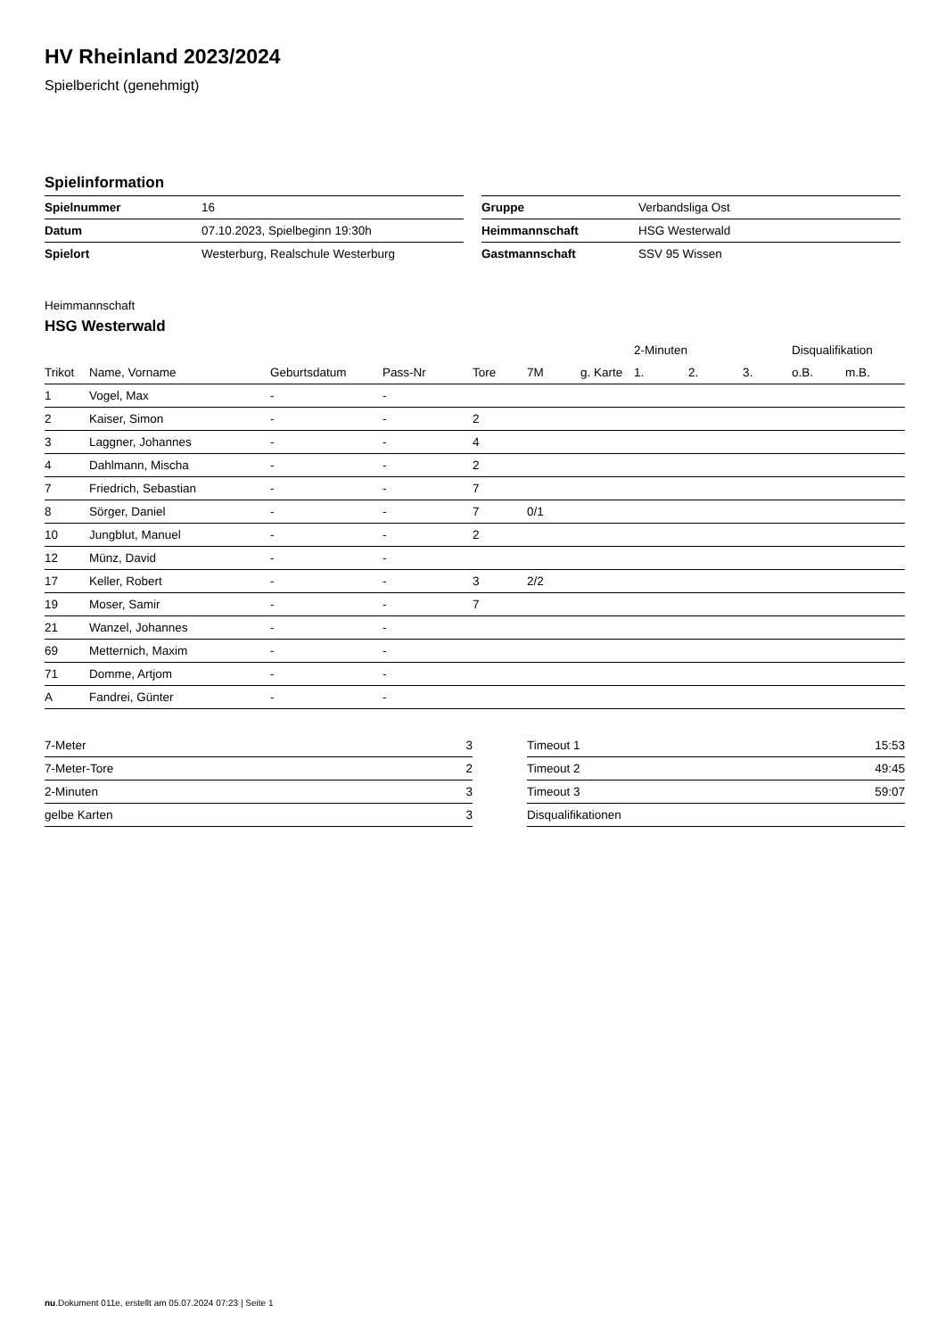HV Rheinland 2023/2024
Spielbericht (genehmigt)
Spielinformation
| Spielnummer | 16 |
| Datum | 07.10.2023, Spielbeginn 19:30h |
| Spielort | Westerburg, Realschule Westerburg |
| Gruppe | Verbandsliga Ost |
| Heimmannschaft | HSG Westerwald |
| Gastmannschaft | SSV 95 Wissen |
Heimmannschaft
HSG Westerwald
| | | | | | | | 2-Minuten | | | Disqualifikation | |
| --- | --- | --- | --- | --- | --- | --- | --- | --- | --- | --- | --- |
| Trikot | Name, Vorname | Geburtsdatum | Pass-Nr | Tore | 7M | g. Karte | 1. | 2. | 3. | o.B. | m.B. |
| 1 | Vogel, Max | - | - | | | | | | | | |
| 2 | Kaiser, Simon | - | - | 2 | | | | | | | |
| 3 | Laggner, Johannes | - | - | 4 | | | | | | | |
| 4 | Dahlmann, Mischa | - | - | 2 | | | | | | | |
| 7 | Friedrich, Sebastian | - | - | 7 | | | | | | | |
| 8 | Sörger, Daniel | - | - | 7 | 0/1 | | | | | | |
| 10 | Jungblut, Manuel | - | - | 2 | | | | | | | |
| 12 | Münz, David | - | - | | | | | | | | |
| 17 | Keller, Robert | - | - | 3 | 2/2 | | | | | | |
| 19 | Moser, Samir | - | - | 7 | | | | | | | |
| 21 | Wanzel, Johannes | - | - | | | | | | | | |
| 69 | Metternich, Maxim | - | - | | | | | | | | |
| 71 | Domme, Artjom | - | - | | | | | | | | |
| A | Fandrei, Günter | - | - | | | | | | | | |
| 7-Meter | 3 |
| 7-Meter-Tore | 2 |
| 2-Minuten | 3 |
| gelbe Karten | 3 |
| Timeout 1 | 15:53 |
| Timeout 2 | 49:45 |
| Timeout 3 | 59:07 |
| Disqualifikationen | |
nu.Dokument 011e, erstellt am 05.07.2024 07:23 | Seite 1